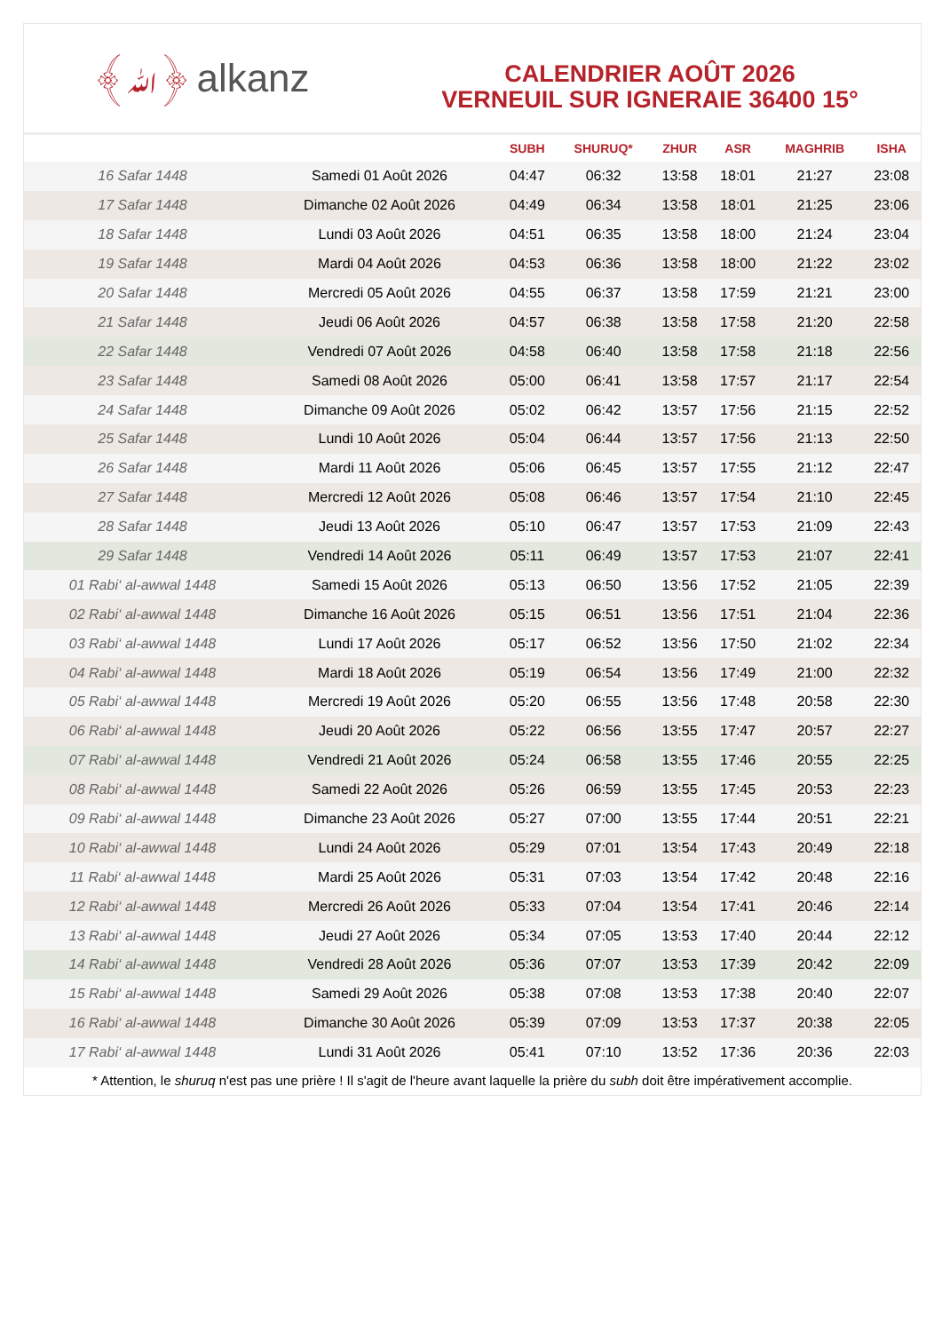﴾ﷲ﴿ alkanz
CALENDRIER AOÛT 2026
VERNEUIL SUR IGNERAIE 36400 15°
| | | SUBH | SHURUQ* | ZHUR | ASR | MAGHRIB | ISHA |
| --- | --- | --- | --- | --- | --- | --- | --- |
| 16 Safar 1448 | Samedi 01 Août 2026 | 04:47 | 06:32 | 13:58 | 18:01 | 21:27 | 23:08 |
| 17 Safar 1448 | Dimanche 02 Août 2026 | 04:49 | 06:34 | 13:58 | 18:01 | 21:25 | 23:06 |
| 18 Safar 1448 | Lundi 03 Août 2026 | 04:51 | 06:35 | 13:58 | 18:00 | 21:24 | 23:04 |
| 19 Safar 1448 | Mardi 04 Août 2026 | 04:53 | 06:36 | 13:58 | 18:00 | 21:22 | 23:02 |
| 20 Safar 1448 | Mercredi 05 Août 2026 | 04:55 | 06:37 | 13:58 | 17:59 | 21:21 | 23:00 |
| 21 Safar 1448 | Jeudi 06 Août 2026 | 04:57 | 06:38 | 13:58 | 17:58 | 21:20 | 22:58 |
| 22 Safar 1448 | Vendredi 07 Août 2026 | 04:58 | 06:40 | 13:58 | 17:58 | 21:18 | 22:56 |
| 23 Safar 1448 | Samedi 08 Août 2026 | 05:00 | 06:41 | 13:58 | 17:57 | 21:17 | 22:54 |
| 24 Safar 1448 | Dimanche 09 Août 2026 | 05:02 | 06:42 | 13:57 | 17:56 | 21:15 | 22:52 |
| 25 Safar 1448 | Lundi 10 Août 2026 | 05:04 | 06:44 | 13:57 | 17:56 | 21:13 | 22:50 |
| 26 Safar 1448 | Mardi 11 Août 2026 | 05:06 | 06:45 | 13:57 | 17:55 | 21:12 | 22:47 |
| 27 Safar 1448 | Mercredi 12 Août 2026 | 05:08 | 06:46 | 13:57 | 17:54 | 21:10 | 22:45 |
| 28 Safar 1448 | Jeudi 13 Août 2026 | 05:10 | 06:47 | 13:57 | 17:53 | 21:09 | 22:43 |
| 29 Safar 1448 | Vendredi 14 Août 2026 | 05:11 | 06:49 | 13:57 | 17:53 | 21:07 | 22:41 |
| 01 Rabi‘ al-awwal 1448 | Samedi 15 Août 2026 | 05:13 | 06:50 | 13:56 | 17:52 | 21:05 | 22:39 |
| 02 Rabi‘ al-awwal 1448 | Dimanche 16 Août 2026 | 05:15 | 06:51 | 13:56 | 17:51 | 21:04 | 22:36 |
| 03 Rabi‘ al-awwal 1448 | Lundi 17 Août 2026 | 05:17 | 06:52 | 13:56 | 17:50 | 21:02 | 22:34 |
| 04 Rabi‘ al-awwal 1448 | Mardi 18 Août 2026 | 05:19 | 06:54 | 13:56 | 17:49 | 21:00 | 22:32 |
| 05 Rabi‘ al-awwal 1448 | Mercredi 19 Août 2026 | 05:20 | 06:55 | 13:56 | 17:48 | 20:58 | 22:30 |
| 06 Rabi‘ al-awwal 1448 | Jeudi 20 Août 2026 | 05:22 | 06:56 | 13:55 | 17:47 | 20:57 | 22:27 |
| 07 Rabi‘ al-awwal 1448 | Vendredi 21 Août 2026 | 05:24 | 06:58 | 13:55 | 17:46 | 20:55 | 22:25 |
| 08 Rabi‘ al-awwal 1448 | Samedi 22 Août 2026 | 05:26 | 06:59 | 13:55 | 17:45 | 20:53 | 22:23 |
| 09 Rabi‘ al-awwal 1448 | Dimanche 23 Août 2026 | 05:27 | 07:00 | 13:55 | 17:44 | 20:51 | 22:21 |
| 10 Rabi‘ al-awwal 1448 | Lundi 24 Août 2026 | 05:29 | 07:01 | 13:54 | 17:43 | 20:49 | 22:18 |
| 11 Rabi‘ al-awwal 1448 | Mardi 25 Août 2026 | 05:31 | 07:03 | 13:54 | 17:42 | 20:48 | 22:16 |
| 12 Rabi‘ al-awwal 1448 | Mercredi 26 Août 2026 | 05:33 | 07:04 | 13:54 | 17:41 | 20:46 | 22:14 |
| 13 Rabi‘ al-awwal 1448 | Jeudi 27 Août 2026 | 05:34 | 07:05 | 13:53 | 17:40 | 20:44 | 22:12 |
| 14 Rabi‘ al-awwal 1448 | Vendredi 28 Août 2026 | 05:36 | 07:07 | 13:53 | 17:39 | 20:42 | 22:09 |
| 15 Rabi‘ al-awwal 1448 | Samedi 29 Août 2026 | 05:38 | 07:08 | 13:53 | 17:38 | 20:40 | 22:07 |
| 16 Rabi‘ al-awwal 1448 | Dimanche 30 Août 2026 | 05:39 | 07:09 | 13:53 | 17:37 | 20:38 | 22:05 |
| 17 Rabi‘ al-awwal 1448 | Lundi 31 Août 2026 | 05:41 | 07:10 | 13:52 | 17:36 | 20:36 | 22:03 |
* Attention, le shuruq n'est pas une prière ! Il s'agit de l'heure avant laquelle la prière du subh doit être impérativement accomplie.